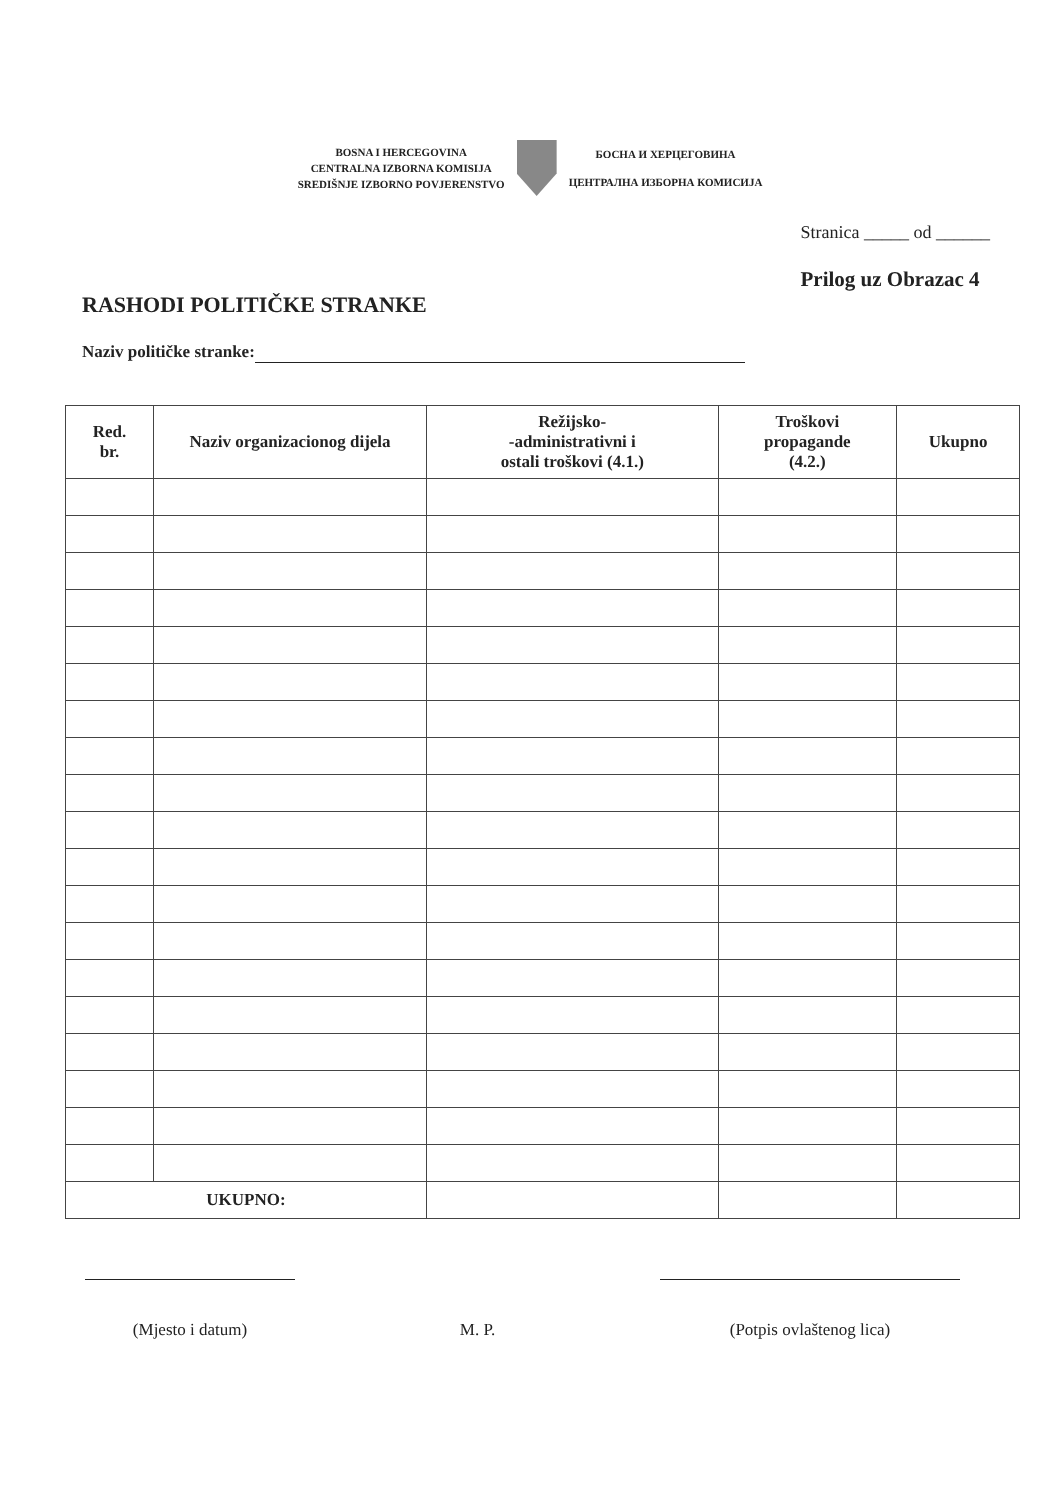BOSNA I HERCEGOVINA
CENTRALNA IZBORNA KOMISIJA
SREDIŠNJE IZBORNO POVJERENSTVO
БОСНА И ХЕРЦЕГОВИНА
ЦЕНТРАЛНА ИЗБОРНА КОМИСИЈА
RASHODI POLITIČKE STRANKE
Stranica _____ od ______
Prilog uz Obrazac 4
Naziv političke stranke:
| Red. br. | Naziv organizacionog dijela | Režijsko- -administrativni i ostali troškovi (4.1.) | Troškovi propagande (4.2.) | Ukupno |
| --- | --- | --- | --- | --- |
| UKUPNO: | | | | |
(Mjesto i datum) M. P. (Potpis ovlaštenog lica)